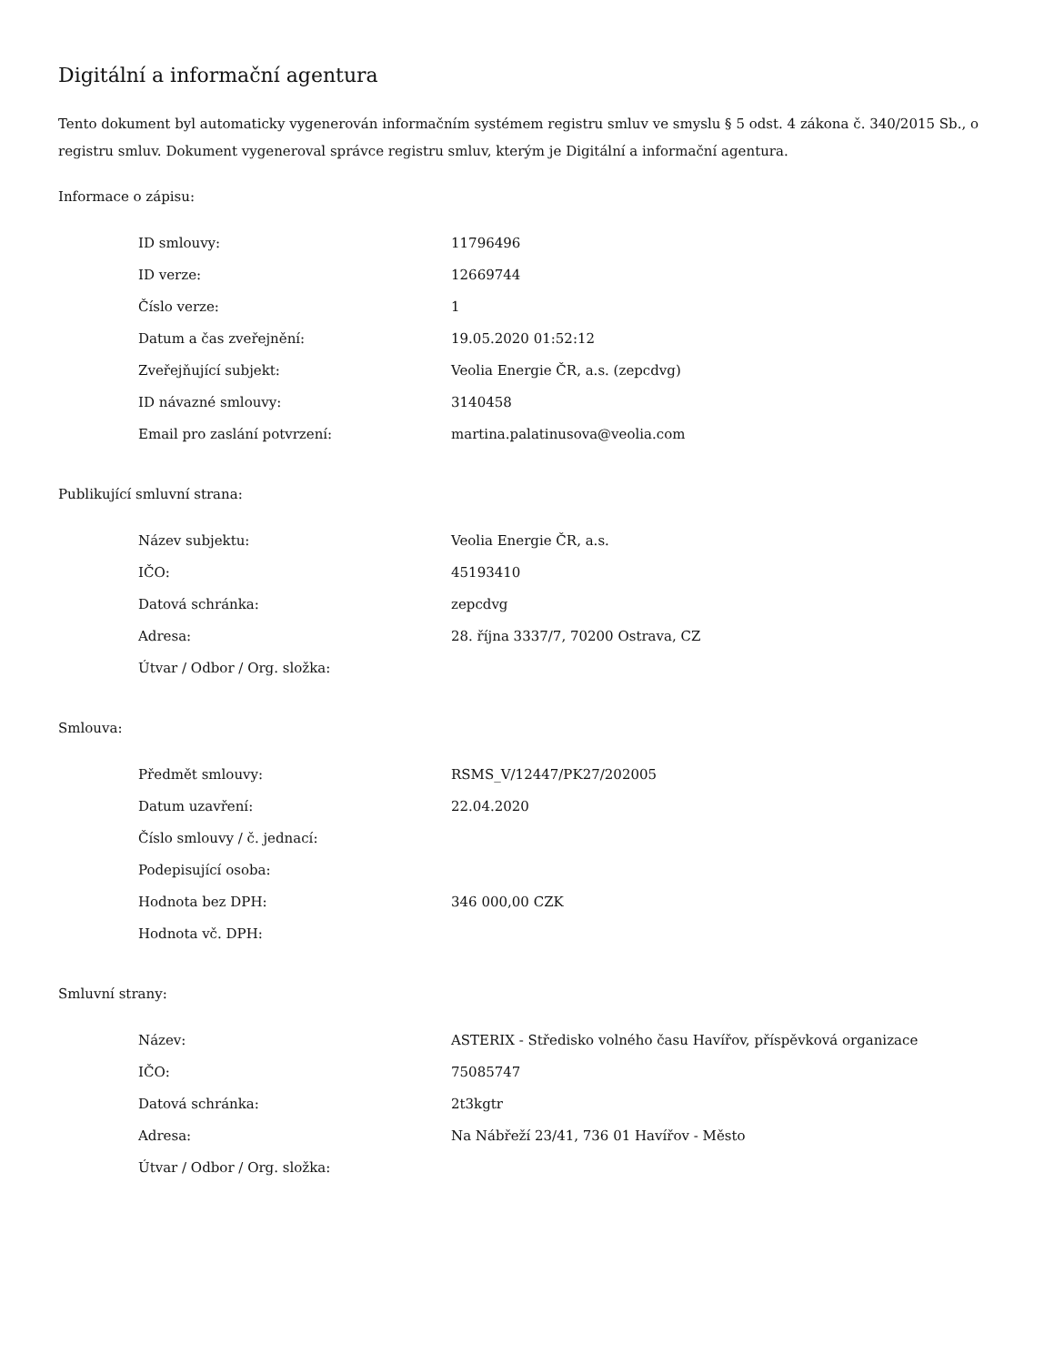Digitální a informační agentura
Tento dokument byl automaticky vygenerován informačním systémem registru smluv ve smyslu § 5 odst. 4 zákona č. 340/2015 Sb., o registru smluv. Dokument vygeneroval správce registru smluv, kterým je Digitální a informační agentura.
Informace o zápisu:
| ID smlouvy: | 11796496 |
| ID verze: | 12669744 |
| Číslo verze: | 1 |
| Datum a čas zveřejnění: | 19.05.2020 01:52:12 |
| Zveřejňující subjekt: | Veolia Energie ČR, a.s. (zepcdvg) |
| ID návazné smlouvy: | 3140458 |
| Email pro zaslání potvrzení: | martina.palatinusova@veolia.com |
Publikující smluvní strana:
| Název subjektu: | Veolia Energie ČR, a.s. |
| IČO: | 45193410 |
| Datová schránka: | zepcdvg |
| Adresa: | 28. října 3337/7, 70200 Ostrava, CZ |
| Útvar / Odbor / Org. složka: | |
Smlouva:
| Předmět smlouvy: | RSMS_V/12447/PK27/202005 |
| Datum uzavření: | 22.04.2020 |
| Číslo smlouvy / č. jednací: | |
| Podepisující osoba: | |
| Hodnota bez DPH: | 346 000,00 CZK |
| Hodnota vč. DPH: | |
Smluvní strany:
| Název: | ASTERIX - Středisko volného času Havířov, příspěvková organizace |
| IČO: | 75085747 |
| Datová schránka: | 2t3kgtr |
| Adresa: | Na Nábřeží 23/41, 736 01 Havířov - Město |
| Útvar / Odbor / Org. složka: | |